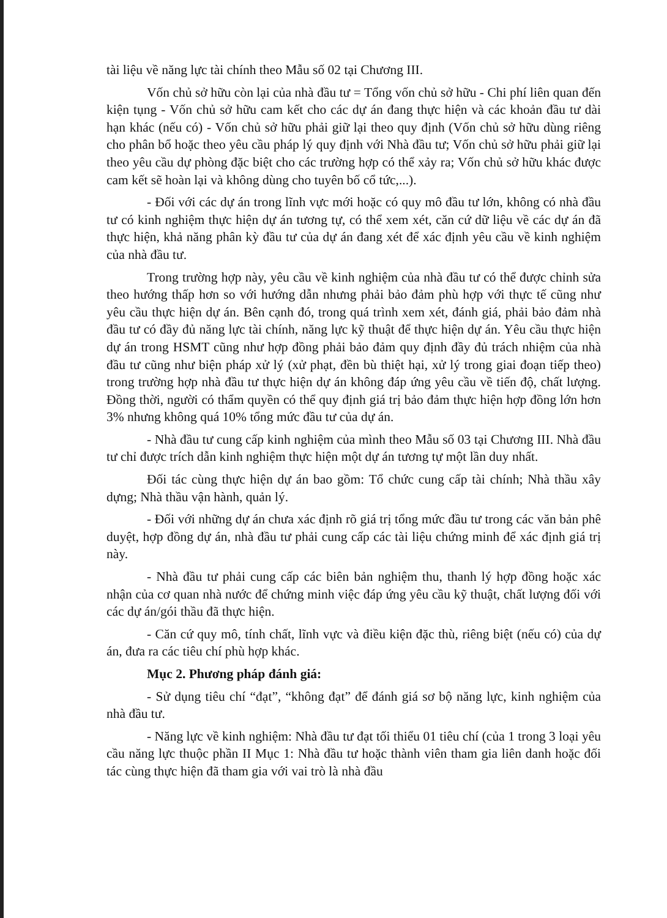tài liệu về năng lực tài chính theo Mẫu số 02 tại Chương III.
Vốn chủ sở hữu còn lại của nhà đầu tư = Tổng vốn chủ sở hữu - Chi phí liên quan đến kiện tụng - Vốn chủ sở hữu cam kết cho các dự án đang thực hiện và các khoản đầu tư dài hạn khác (nếu có) - Vốn chủ sở hữu phải giữ lại theo quy định (Vốn chủ sở hữu dùng riêng cho phân bổ hoặc theo yêu cầu pháp lý quy định với Nhà đầu tư; Vốn chủ sở hữu phải giữ lại theo yêu cầu dự phòng đặc biệt cho các trường hợp có thể xảy ra; Vốn chủ sở hữu khác được cam kết sẽ hoàn lại và không dùng cho tuyên bố cổ tức,...).
- Đối với các dự án trong lĩnh vực mới hoặc có quy mô đầu tư lớn, không có nhà đầu tư có kinh nghiệm thực hiện dự án tương tự, có thể xem xét, căn cứ dữ liệu về các dự án đã thực hiện, khả năng phân kỳ đầu tư của dự án đang xét để xác định yêu cầu về kinh nghiệm của nhà đầu tư.
Trong trường hợp này, yêu cầu về kinh nghiệm của nhà đầu tư có thể được chỉnh sửa theo hướng thấp hơn so với hướng dẫn nhưng phải bảo đảm phù hợp với thực tế cũng như yêu cầu thực hiện dự án. Bên cạnh đó, trong quá trình xem xét, đánh giá, phải bảo đảm nhà đầu tư có đầy đủ năng lực tài chính, năng lực kỹ thuật để thực hiện dự án. Yêu cầu thực hiện dự án trong HSMT cũng như hợp đồng phải bảo đảm quy định đầy đủ trách nhiệm của nhà đầu tư cũng như biện pháp xử lý (xử phạt, đền bù thiệt hại, xử lý trong giai đoạn tiếp theo) trong trường hợp nhà đầu tư thực hiện dự án không đáp ứng yêu cầu về tiến độ, chất lượng. Đồng thời, người có thẩm quyền có thể quy định giá trị bảo đảm thực hiện hợp đồng lớn hơn 3% nhưng không quá 10% tổng mức đầu tư của dự án.
- Nhà đầu tư cung cấp kinh nghiệm của mình theo Mẫu số 03 tại Chương III. Nhà đầu tư chỉ được trích dẫn kinh nghiệm thực hiện một dự án tương tự một lần duy nhất.
Đối tác cùng thực hiện dự án bao gồm: Tổ chức cung cấp tài chính; Nhà thầu xây dựng; Nhà thầu vận hành, quản lý.
- Đối với những dự án chưa xác định rõ giá trị tổng mức đầu tư trong các văn bản phê duyệt, hợp đồng dự án, nhà đầu tư phải cung cấp các tài liệu chứng minh để xác định giá trị này.
- Nhà đầu tư phải cung cấp các biên bản nghiệm thu, thanh lý hợp đồng hoặc xác nhận của cơ quan nhà nước để chứng minh việc đáp ứng yêu cầu kỹ thuật, chất lượng đối với các dự án/gói thầu đã thực hiện.
- Căn cứ quy mô, tính chất, lĩnh vực và điều kiện đặc thù, riêng biệt (nếu có) của dự án, đưa ra các tiêu chí phù hợp khác.
Mục 2. Phương pháp đánh giá:
- Sử dụng tiêu chí “đạt”, “không đạt” để đánh giá sơ bộ năng lực, kinh nghiệm của nhà đầu tư.
- Năng lực về kinh nghiệm: Nhà đầu tư đạt tối thiểu 01 tiêu chí (của 1 trong 3 loại yêu cầu năng lực thuộc phần II Mục 1: Nhà đầu tư hoặc thành viên tham gia liên danh hoặc đối tác cùng thực hiện đã tham gia với vai trò là nhà đầu